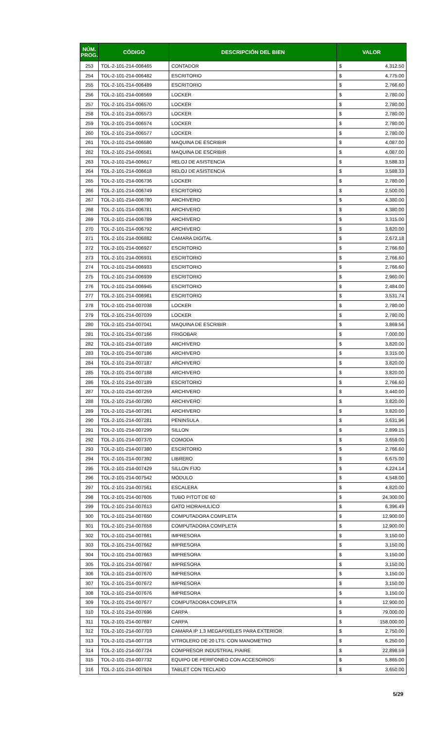| NÚM. PROG. | CÓDIGO | DESCRIPCIÓN DEL BIEN | VALOR | |
| --- | --- | --- | --- | --- |
| 253 | TOL-2-101-214-006465 | CONTADOR | $ | 4,312.50 |
| 254 | TOL-2-101-214-006482 | ESCRITORIO | $ | 4,775.00 |
| 255 | TOL-2-101-214-006489 | ESCRITORIO | $ | 2,766.60 |
| 256 | TOL-2-101-214-006569 | LOCKER | $ | 2,780.00 |
| 257 | TOL-2-101-214-006570 | LOCKER | $ | 2,780.00 |
| 258 | TOL-2-101-214-006573 | LOCKER | $ | 2,780.00 |
| 259 | TOL-2-101-214-006574 | LOCKER | $ | 2,780.00 |
| 260 | TOL-2-101-214-006577 | LOCKER | $ | 2,780.00 |
| 261 | TOL-2-101-214-006580 | MAQUINA DE ESCRIBIR | $ | 4,087.00 |
| 262 | TOL-2-101-214-006581 | MAQUINA DE ESCRIBIR | $ | 4,087.00 |
| 263 | TOL-2-101-214-006617 | RELOJ DE ASISTENCIA | $ | 3,588.33 |
| 264 | TOL-2-101-214-006618 | RELOJ DE ASISTENCIA | $ | 3,588.33 |
| 265 | TOL-2-101-214-006736 | LOCKER | $ | 2,780.00 |
| 266 | TOL-2-101-214-006749 | ESCRITORIO | $ | 2,500.00 |
| 267 | TOL-2-101-214-006780 | ARCHIVERO | $ | 4,380.00 |
| 268 | TOL-2-101-214-006781 | ARCHIVERO | $ | 4,380.00 |
| 269 | TOL-2-101-214-006789 | ARCHIVERO | $ | 3,315.00 |
| 270 | TOL-2-101-214-006792 | ARCHIVERO | $ | 3,820.00 |
| 271 | TOL-2-101-214-006882 | CAMARA DIGITAL | $ | 2,672.18 |
| 272 | TOL-2-101-214-006927 | ESCRITORIO | $ | 2,766.60 |
| 273 | TOL-2-101-214-006931 | ESCRITORIO | $ | 2,766.60 |
| 274 | TOL-2-101-214-006933 | ESCRITORIO | $ | 2,766.60 |
| 275 | TOL-2-101-214-006939 | ESCRITORIO | $ | 2,960.00 |
| 276 | TOL-2-101-214-006945 | ESCRITORIO | $ | 2,484.00 |
| 277 | TOL-2-101-214-006981 | ESCRITORIO | $ | 3,531.74 |
| 278 | TOL-2-101-214-007038 | LOCKER | $ | 2,780.00 |
| 279 | TOL-2-101-214-007039 | LOCKER | $ | 2,780.00 |
| 280 | TOL-2-101-214-007041 | MAQUINA DE ESCRIBIR | $ | 3,869.56 |
| 281 | TOL-2-101-214-007166 | FRIGOBAR | $ | 7,000.00 |
| 282 | TOL-2-101-214-007169 | ARCHIVERO | $ | 3,820.00 |
| 283 | TOL-2-101-214-007186 | ARCHIVERO | $ | 3,315.00 |
| 284 | TOL-2-101-214-007187 | ARCHIVERO | $ | 3,820.00 |
| 285 | TOL-2-101-214-007188 | ARCHIVERO | $ | 3,820.00 |
| 286 | TOL-2-101-214-007189 | ESCRITORIO | $ | 2,766.60 |
| 287 | TOL-2-101-214-007259 | ARCHIVERO | $ | 3,440.00 |
| 288 | TOL-2-101-214-007260 | ARCHIVERO | $ | 3,820.00 |
| 289 | TOL-2-101-214-007261 | ARCHIVERO | $ | 3,820.00 |
| 290 | TOL-2-101-214-007281 | PENINSULA | $ | 3,631.96 |
| 291 | TOL-2-101-214-007299 | SILLON | $ | 2,899.15 |
| 292 | TOL-2-101-214-007370 | COMODA | $ | 3,659.00 |
| 293 | TOL-2-101-214-007380 | ESCRITORIO | $ | 2,766.60 |
| 294 | TOL-2-101-214-007392 | LIBRERO | $ | 6,675.00 |
| 295 | TOL-2-101-214-007429 | SILLON FIJO | $ | 4,224.14 |
| 296 | TOL-2-101-214-007542 | MÓDULO | $ | 4,548.00 |
| 297 | TOL-2-101-214-007561 | ESCALERA | $ | 4,820.00 |
| 298 | TOL-2-101-214-007605 | TUBO PITOT DE 60 | $ | 24,300.00 |
| 299 | TOL-2-101-214-007613 | GATO HIDRAHULICO | $ | 6,396.49 |
| 300 | TOL-2-101-214-007650 | COMPUTADORA COMPLETA | $ | 12,900.00 |
| 301 | TOL-2-101-214-007658 | COMPUTADORA COMPLETA | $ | 12,900.00 |
| 302 | TOL-2-101-214-007661 | IMPRESORA | $ | 3,150.00 |
| 303 | TOL-2-101-214-007662 | IMPRESORA | $ | 3,150.00 |
| 304 | TOL-2-101-214-007663 | IMPRESORA | $ | 3,150.00 |
| 305 | TOL-2-101-214-007667 | IMPRESORA | $ | 3,150.00 |
| 306 | TOL-2-101-214-007670 | IMPRESORA | $ | 3,150.00 |
| 307 | TOL-2-101-214-007672 | IMPRESORA | $ | 3,150.00 |
| 308 | TOL-2-101-214-007676 | IMPRESORA | $ | 3,150.00 |
| 309 | TOL-2-101-214-007677 | COMPUTADORA COMPLETA | $ | 12,900.00 |
| 310 | TOL-2-101-214-007696 | CARPA | $ | 79,000.00 |
| 311 | TOL-2-101-214-007697 | CARPA | $ | 158,000.00 |
| 312 | TOL-2-101-214-007703 | CAMARA IP 1.3 MEGAPIXELES PARA EXTERIOR | $ | 2,750.00 |
| 313 | TOL-2-101-214-007718 | VITROLERO DE 20 LTS. CON MANOMETRO | $ | 6,250.00 |
| 314 | TOL-2-101-214-007724 | COMPRESOR INDUSTRIAL P/AIRE | $ | 22,898.59 |
| 315 | TOL-2-101-214-007732 | EQUIPO DE PERIFONEO CON ACCESORIOS | $ | 5,865.00 |
| 316 | TOL-2-101-214-007924 | TABLET CON TECLADO | $ | 3,650.00 |
5/29